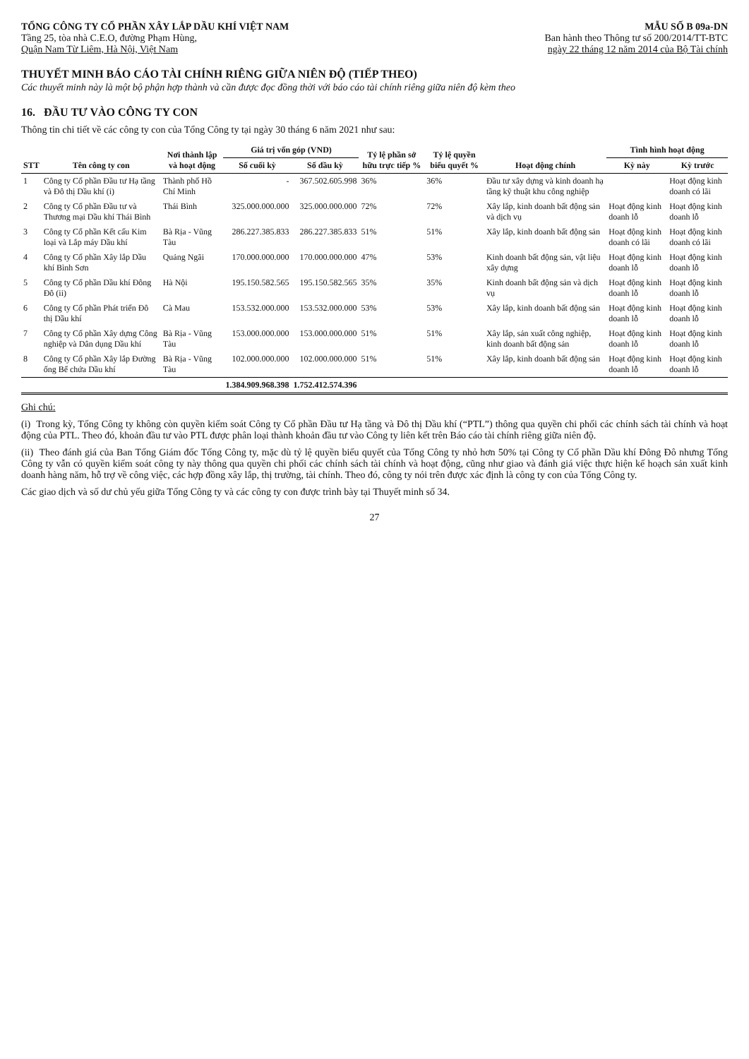TỔNG CÔNG TY CỔ PHẦN XÂY LẮP DẦU KHÍ VIỆT NAM
Tầng 25, tòa nhà C.E.O, đường Phạm Hùng,
Quận Nam Từ Liêm, Hà Nội, Việt Nam
MẪU SỐ B 09a-DN
Ban hành theo Thông tư số 200/2014/TT-BTC
ngày 22 tháng 12 năm 2014 của Bộ Tài chính
THUYẾT MINH BÁO CÁO TÀI CHÍNH RIÊNG GIỮA NIÊN ĐỘ (TIẾP THEO)
Các thuyết minh này là một bộ phận hợp thành và cần được đọc đồng thời với báo cáo tài chính riêng giữa niên độ kèm theo
16. ĐẦU TƯ VÀO CÔNG TY CON
Thông tin chi tiết về các công ty con của Tổng Công ty tại ngày 30 tháng 6 năm 2021 như sau:
| STT | Tên công ty con | Nơi thành lập và hoạt động | Giá trị vốn góp (VND) | | Tỷ lệ phần sở hữu trực tiếp % | Tỷ lệ quyền biểu quyết % | Hoạt động chính | Tình hình hoạt động | |
| --- | --- | --- | --- | --- | --- | --- | --- | --- | --- |
| | | | Số cuối kỳ | Số đầu kỳ | | | | Kỳ này | Kỳ trước |
| 1 | Công ty Cổ phần Đầu tư Hạ tầng và Đô thị Dầu khí (i) | Thành phố Hồ Chí Minh | - | 367.502.605.998 | 36% | 36% | Đầu tư xây dựng và kinh doanh hạ tầng kỹ thuật khu công nghiệp | | Hoạt động kinh doanh có lãi |
| 2 | Công ty Cổ phần Đầu tư và Thương mại Dầu khí Thái Bình | Thái Bình | 325.000.000.000 | 325.000.000.000 | 72% | 72% | Xây lắp, kinh doanh bất động sản và dịch vụ | Hoạt động kinh doanh lỗ | Hoạt động kinh doanh lỗ |
| 3 | Công ty Cổ phần Kết cấu Kim loại và Lắp máy Dầu khí | Bà Rịa - Vũng Tàu | 286.227.385.833 | 286.227.385.833 | 51% | 51% | Xây lắp, kinh doanh bất động sản | Hoạt động kinh doanh có lãi | Hoạt động kinh doanh có lãi |
| 4 | Công ty Cổ phần Xây lắp Dầu khí Bình Sơn | Quảng Ngãi | 170.000.000.000 | 170.000.000.000 | 47% | 53% | Kinh doanh bất động sản, vật liệu xây dựng | Hoạt động kinh doanh lỗ | Hoạt động kinh doanh lỗ |
| 5 | Công ty Cổ phần Dầu khí Đông Đô (ii) | Hà Nội | 195.150.582.565 | 195.150.582.565 | 35% | 35% | Kinh doanh bất động sản và dịch vụ | Hoạt động kinh doanh lỗ | Hoạt động kinh doanh lỗ |
| 6 | Công ty Cổ phần Phát triển Đô thị Dầu khí | Cà Mau | 153.532.000.000 | 153.532.000.000 | 53% | 53% | Xây lắp, kinh doanh bất động sản | Hoạt động kinh doanh lỗ | Hoạt động kinh doanh lỗ |
| 7 | Công ty Cổ phần Xây dựng Công nghiệp và Dân dụng Dầu khí | Bà Rịa - Vũng Tàu | 153.000.000.000 | 153.000.000.000 | 51% | 51% | Xây lắp, sản xuất công nghiệp, kinh doanh bất động sản | Hoạt động kinh doanh lỗ | Hoạt động kinh doanh lỗ |
| 8 | Công ty Cổ phần Xây lắp Đường ống Bể chứa Dầu khí | Bà Rịa - Vũng Tàu | 102.000.000.000 | 102.000.000.000 | 51% | 51% | Xây lắp, kinh doanh bất động sản | Hoạt động kinh doanh lỗ | Hoạt động kinh doanh lỗ |
| | | | 1.384.909.968.398 | 1.752.412.574.396 | | | | | |
Ghi chú:
(i) Trong kỳ, Tổng Công ty không còn quyền kiểm soát Công ty Cổ phần Đầu tư Hạ tầng và Đô thị Dầu khí (“PTL”) thông qua quyền chi phối các chính sách tài chính và hoạt động của PTL. Theo đó, khoản đầu tư vào PTL được phân loại thành khoản đầu tư vào Công ty liên kết trên Báo cáo tài chính riêng giữa niên độ.
(ii) Theo đánh giá của Ban Tổng Giám đốc Tổng Công ty, mặc dù tỷ lệ quyền biểu quyết của Tổng Công ty nhỏ hơn 50% tại Công ty Cổ phần Dầu khí Đông Đô nhưng Tổng Công ty vẫn có quyền kiểm soát công ty này thông qua quyền chi phối các chính sách tài chính và hoạt động, cũng như giao và đánh giá việc thực hiện kế hoạch sản xuất kinh doanh hàng năm, hỗ trợ về công việc, các hợp đồng xây lắp, thị trường, tài chính. Theo đó, công ty nói trên được xác định là công ty con của Tổng Công ty.
Các giao dịch và số dư chủ yếu giữa Tổng Công ty và các công ty con được trình bày tại Thuyết minh số 34.
27